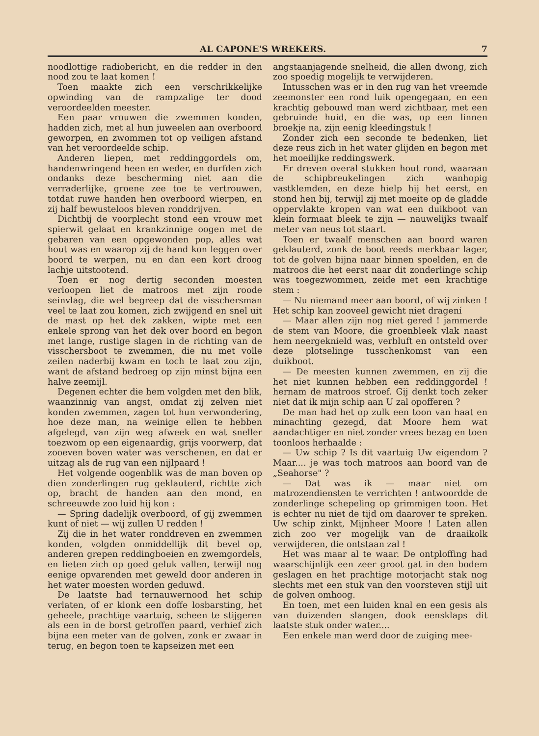AL CAPONE'S WREKERS. 7
noodlottige radiobericht, en die redder in den nood zou te laat komen !
Toen maakte zich een verschrikkelijke opwinding van de rampzalige ter dood veroordeelden meester.
Een paar vrouwen die zwemmen konden, hadden zich, met al hun juweelen aan overboord geworpen, en zwommen tot op veiligen afstand van het veroordeelde schip.
Anderen liepen, met reddinggordels om, handenwringend heen en weder, en durfden zich ondanks deze bescherming niet aan die verraderlijke, groene zee toe te vertrouwen, totdat ruwe handen hen overboord wierpen, en zij half bewusteloos bleven ronddrijven.
Dichtbij de voorplecht stond een vrouw met spierwit gelaat en krankzinnige oogen met de gebaren van een opgewonden pop, alles wat hout was en waarop zij de hand kon leggen over boord te werpen, nu en dan een kort droog lachje uitstootend.
Toen er nog dertig seconden moesten verloopen liet de matroos met zijn roode seinvlag, die wel begreep dat de visschersman veel te laat zou komen, zich zwijgend en snel uit de mast op het dek zakken, wipte met een enkele sprong van het dek over boord en begon met lange, rustige slagen in de richting van de visschersboot te zwemmen, die nu met volle zeilen naderbij kwam en toch te laat zou zijn, want de afstand bedroeg op zijn minst bijna een halve zeemijl.
Degenen echter die hem volgden met den blik, waanzinnig van angst, omdat zij zelven niet konden zwemmen, zagen tot hun verwondering, hoe deze man, na weinige ellen te hebben afgelegd, van zijn weg afweek en wat sneller toezwom op een eigenaardig, grijs voorwerp, dat zooeven boven water was verschenen, en dat er uitzag als de rug van een nijlpaard !
Het volgende oogenblik was de man boven op dien zonderlingen rug geklauterd, richtte zich op, bracht de handen aan den mond, en schreeuwde zoo luid hij kon :
— Spring dadelijk overboord, of gij zwemmen kunt of niet — wij zullen U redden !
Zij die in het water ronddreven en zwemmen konden, volgden onmiddellijk dit bevel op, anderen grepen reddingboeien en zwemgordels, en lieten zich op goed geluk vallen, terwijl nog eenige opvarenden met geweld door anderen in het water moesten worden geduwd.
De laatste had ternauwernood het schip verlaten, of er klonk een doffe losbarsting, het geheele, prachtige vaartuig, scheen te stijgeren als een in de borst getroffen paard, verhief zich bijna een meter van de golven, zonk er zwaar in terug, en begon toen te kapseizen met een
angstaanjagende snelheid, die allen dwong, zich zoo spoedig mogelijk te verwijderen.
Intusschen was er in den rug van het vreemde zeemonster een rond luik opengegaan, en een krachtig gebouwd man werd zichtbaar, met een gebruinde huid, en die was, op een linnen broekje na, zijn eenig kleedingstuk !
Zonder zich een seconde te bedenken, liet deze reus zich in het water glijden en begon met het moeilijke reddingswerk.
Er dreven overal stukken hout rond, waaraan de schipbreukelingen zich wanhopig vastklemden, en deze hielp hij het eerst, en stond hen bij, terwijl zij met moeite op de gladde oppervlakte kropen van wat een duikboot van klein formaat bleek te zijn — nauwelijks twaalf meter van neus tot staart.
Toen er twaalf menschen aan boord waren geklauterd, zonk de boot reeds merkbaar lager, tot de golven bijna naar binnen spoelden, en de matroos die het eerst naar dit zonderlinge schip was toegezwommen, zeide met een krachtige stem :
— Nu niemand meer aan boord, of wij zinken ! Het schip kan zooveel gewicht niet dragení
— Maar allen zijn nog niet gered ! jammerde de stem van Moore, die groenbleek vlak naast hem neergeknield was, verbluft en ontsteld over deze plotselinge tusschenkomst van een duikboot.
— De meesten kunnen zwemmen, en zij die het niet kunnen hebben een reddinggordel ! hernam de matroos stroef. Gij denkt toch zeker niet dat ik mijn schip aan U zal opofferen ?
De man had het op zulk een toon van haat en minachting gezegd, dat Moore hem wat aandachtiger en niet zonder vrees bezag en toen toonloos herhaalde :
— Uw schip ? Is dit vaartuig Uw eigendom ? Maar.... je was toch matroos aan boord van de „Seahorse" ?
— Dat was ik — maar niet om matrozendiensten te verrichten ! antwoordde de zonderlinge schepeling op grimmigen toon. Het is echter nu niet de tijd om daarover te spreken. Uw schip zinkt, Mijnheer Moore ! Laten allen zich zoo ver mogelijk van de draaikolk verwijderen, die ontstaan zal !
Het was maar al te waar. De ontploffing had waarschijnlijk een zeer groot gat in den bodem geslagen en het prachtige motorjacht stak nog slechts met een stuk van den voorsteven stijl uit de golven omhoog.
En toen, met een luiden knal en een gesis als van duizenden slangen, dook eensklaps dit laatste stuk onder water....
Een enkele man werd door de zuiging mee-